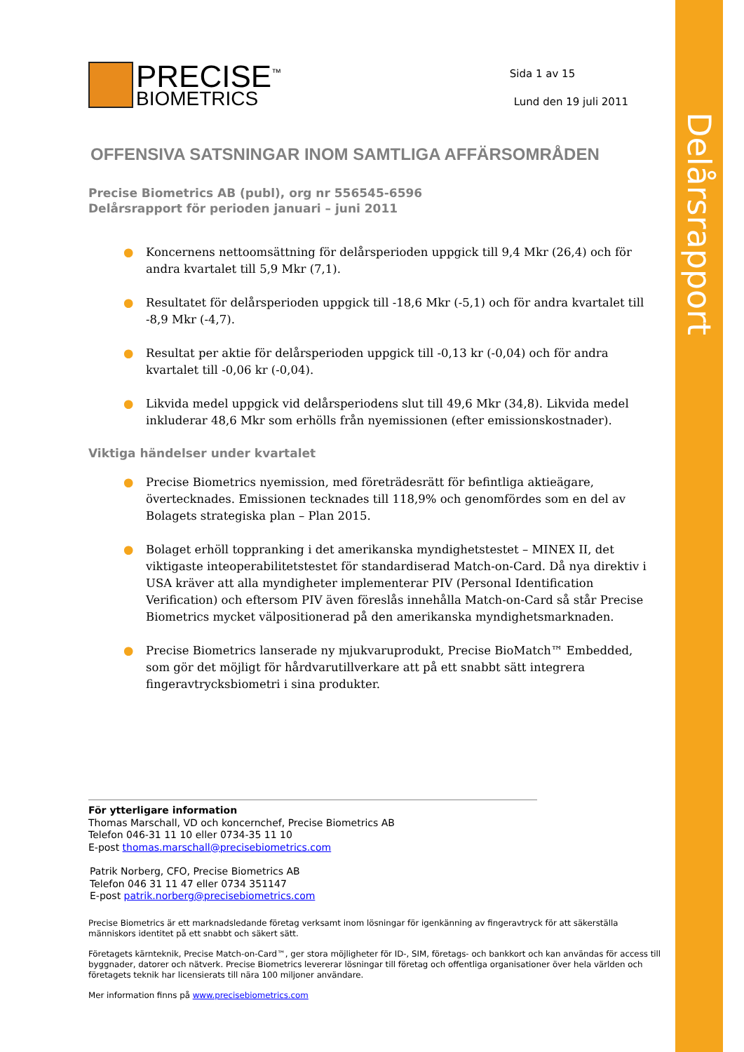Delårsrapport
PRECISE<sup>™</sup>
BIOMETRICS
Sida 1 av 15
Lund den 19 juli 2011
OFFENSIVA SATSNINGAR INOM SAMTLIGA AFFÄRSOMRÅDEN
Precise Biometrics AB (publ), org nr 556545-6596
Delårsrapport för perioden januari – juni 2011
● Koncernens nettoomsättning för delårsperioden uppgick till 9,4 Mkr (26,4) och för andra kvartalet till 5,9 Mkr (7,1).
● Resultatet för delårsperioden uppgick till -18,6 Mkr (-5,1) och för andra kvartalet till -8,9 Mkr (-4,7).
● Resultat per aktie för delårsperioden uppgick till -0,13 kr (-0,04) och för andra kvartalet till -0,06 kr (-0,04).
● Likvida medel uppgick vid delårsperiodens slut till 49,6 Mkr (34,8). Likvida medel inkluderar 48,6 Mkr som erhölls från nyemissionen (efter emissionskostnader).
Viktiga händelser under kvartalet
● Precise Biometrics nyemission, med företrädesrätt för befintliga aktieägare, övertecknades. Emissionen tecknades till 118,9% och genomfördes som en del av Bolagets strategiska plan – Plan 2015.
● Bolaget erhöll toppranking i det amerikanska myndighetstestet – MINEX II, det viktigaste inteoperabilitetstestet för standardiserad Match-on-Card. Då nya direktiv i USA kräver att alla myndigheter implementerar PIV (Personal Identification Verification) och eftersom PIV även föreslås innehålla Match-on-Card så står Precise Biometrics mycket välpositionerad på den amerikanska myndighetsmarknaden.
● Precise Biometrics lanserade ny mjukvaruprodukt, Precise BioMatch™ Embedded, som gör det möjligt för hårdvarutillverkare att på ett snabbt sätt integrera fingeravtrycksbiometri i sina produkter.
För ytterligare information
Thomas Marschall, VD och koncernchef, Precise Biometrics AB
Telefon 046-31 11 10 eller 0734-35 11 10
E-post thomas.marschall@precisebiometrics.com
Patrik Norberg, CFO, Precise Biometrics AB
Telefon 046 31 11 47 eller 0734 351147
E-post patrik.norberg@precisebiometrics.com
Precise Biometrics är ett marknadsledande företag verksamt inom lösningar för igenkänning av fingeravtryck för att säkerställa människors identitet på ett snabbt och säkert sätt.
Företagets kärnteknik, Precise Match-on-Card™, ger stora möjligheter för ID-, SIM, företags- och bankkort och kan användas för access till byggnader, datorer och nätverk. Precise Biometrics levererar lösningar till företag och offentliga organisationer över hela världen och företagets teknik har licensierats till nära 100 miljoner användare.
Mer information finns på www.precisebiometrics.com